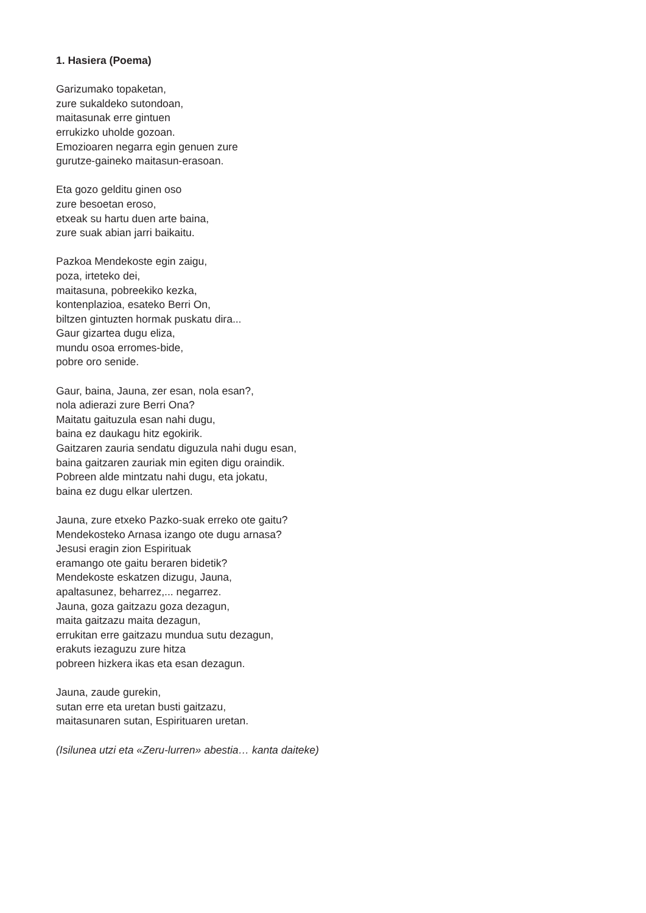1. Hasiera (Poema)
Garizumako topaketan,
zure sukaldeko sutondoan,
maitasunak erre gintuen
errukizko uholde gozoan.
Emozioaren negarra egin genuen zure
gurutze-gaineko maitasun-erasoan.
Eta gozo gelditu ginen oso
zure besoetan eroso,
etxeak su hartu duen arte baina,
zure suak abian jarri baikaitu.
Pazkoa Mendekoste egin zaigu,
poza, irteteko dei,
maitasuna, pobreekiko kezka,
kontenplazioa, esateko Berri On,
biltzen gintuzten hormak puskatu dira...
Gaur gizartea dugu eliza,
mundu osoa erromes-bide,
pobre oro senide.
Gaur, baina, Jauna, zer esan, nola esan?,
nola adierazi zure Berri Ona?
Maitatu gaituzula esan nahi dugu,
baina ez daukagu hitz egokirik.
Gaitzaren zauria sendatu diguzula nahi dugu esan,
baina gaitzaren zauriak min egiten digu oraindik.
Pobreen alde mintzatu nahi dugu, eta jokatu,
baina ez dugu elkar ulertzen.
Jauna, zure etxeko Pazko-suak erreko ote gaitu?
Mendekosteko Arnasa izango ote dugu arnasa?
Jesusi eragin zion Espirituak
eramango ote gaitu beraren bidetik?
Mendekoste eskatzen dizugu, Jauna,
apaltasunez, beharrez,... negarrez.
Jauna, goza gaitzazu goza dezagun,
maita gaitzazu maita dezagun,
errukitan erre gaitzazu mundua sutu dezagun,
erakuts iezaguzu zure hitza
pobreen hizkera ikas eta esan dezagun.
Jauna, zaude gurekin,
sutan erre eta uretan busti gaitzazu,
maitasunaren sutan, Espirituaren uretan.
(Isilunea utzi eta «Zeru-lurren» abestia… kanta daiteke)